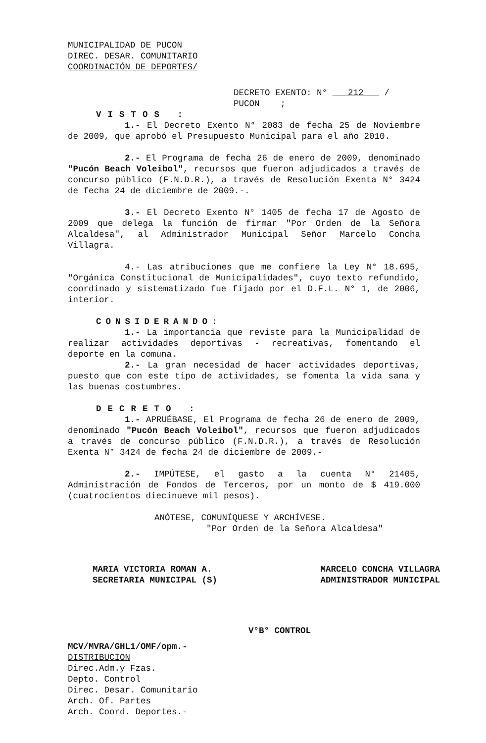MUNICIPALIDAD DE PUCON
DIREC. DESAR. COMUNITARIO
COORDINACIÓN DE DEPORTES/
DECRETO EXENTO: N° 212 /
PUCON ;
VISTOS :
1.- El Decreto Exento N° 2083 de fecha 25 de Noviembre de 2009, que aprobó el Presupuesto Municipal para el año 2010.
2.- El Programa de fecha 26 de enero de 2009, denominado "Pucón Beach Voleibol", recursos que fueron adjudicados a través de concurso público (F.N.D.R.), a través de Resolución Exenta N° 3424 de fecha 24 de diciembre de 2009.-.
3.- El Decreto Exento N° 1405 de fecha 17 de Agosto de 2009 que delega la función de firmar "Por Orden de la Señora Alcaldesa", al Administrador Municipal Señor Marcelo Concha Villagra.
4.- Las atribuciones que me confiere la Ley N° 18.695, "Orgánica Constitucional de Municipalidades", cuyo texto refundido, coordinado y sistematizado fue fijado por el D.F.L. N° 1, de 2006, interior.
CONSIDERANDO:
1.- La importancia que reviste para la Municipalidad de realizar actividades deportivas - recreativas, fomentando el deporte en la comuna.
2.- La gran necesidad de hacer actividades deportivas, puesto que con este tipo de actividades, se fomenta la vida sana y las buenas costumbres.
DECRETO :
1.- APRUÉBASE, El Programa de fecha 26 de enero de 2009, denominado "Pucón Beach Voleibol", recursos que fueron adjudicados a través de concurso público (F.N.D.R.), a través de Resolución Exenta N° 3424 de fecha 24 de diciembre de 2009.-
2.- IMPÚTESE, el gasto a la cuenta N° 21405, Administración de Fondos de Terceros, por un monto de $ 419.000 (cuatrocientos diecinueve mil pesos).
ANÓTESE, COMUNÍQUESE Y ARCHÍVESE.
"Por Orden de la Señora Alcaldesa"
MARIA VICTORIA ROMAN A.
SECRETARIA MUNICIPAL (S)
MARCELO CONCHA VILLAGRA
ADMINISTRADOR MUNICIPAL
V°B° CONTROL
MCV/MVRA/GHL1/OMF/opm.-
DISTRIBUCION
Direc.Adm.y Fzas.
Depto. Control
Direc. Desar. Comunitario
Arch. Of. Partes
Arch. Coord. Deportes.-